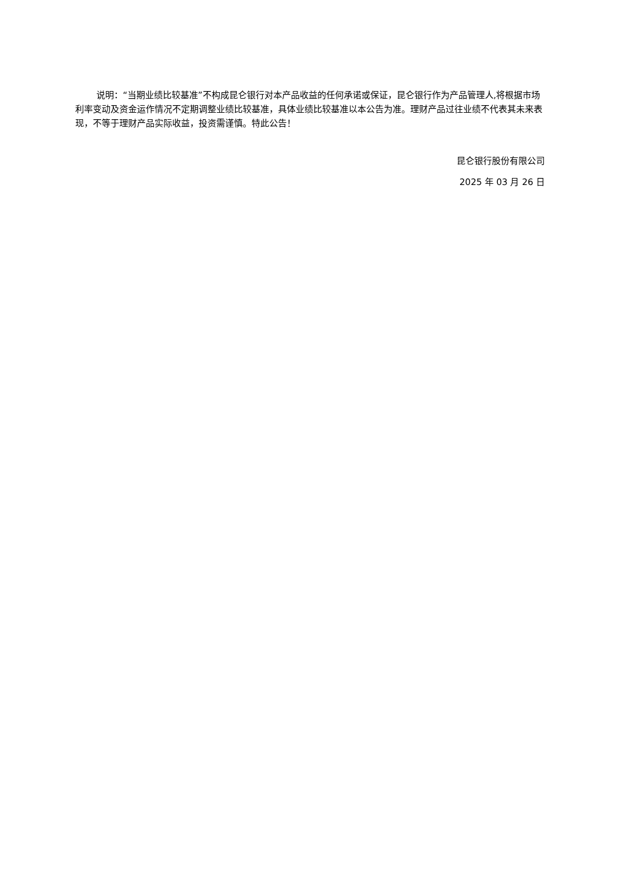说明：“当期业绩比较基准”不构成昆仑银行对本产品收益的任何承诺或保证，昆仑银行作为产品管理人,将根据市场利率变动及资金运作情况不定期调整业绩比较基准，具体业绩比较基准以本公告为准。理财产品过往业绩不代表其未来表现，不等于理财产品实际收益，投资需谨慎。特此公告！
昆仑银行股份有限公司
2025 年 03 月 26 日